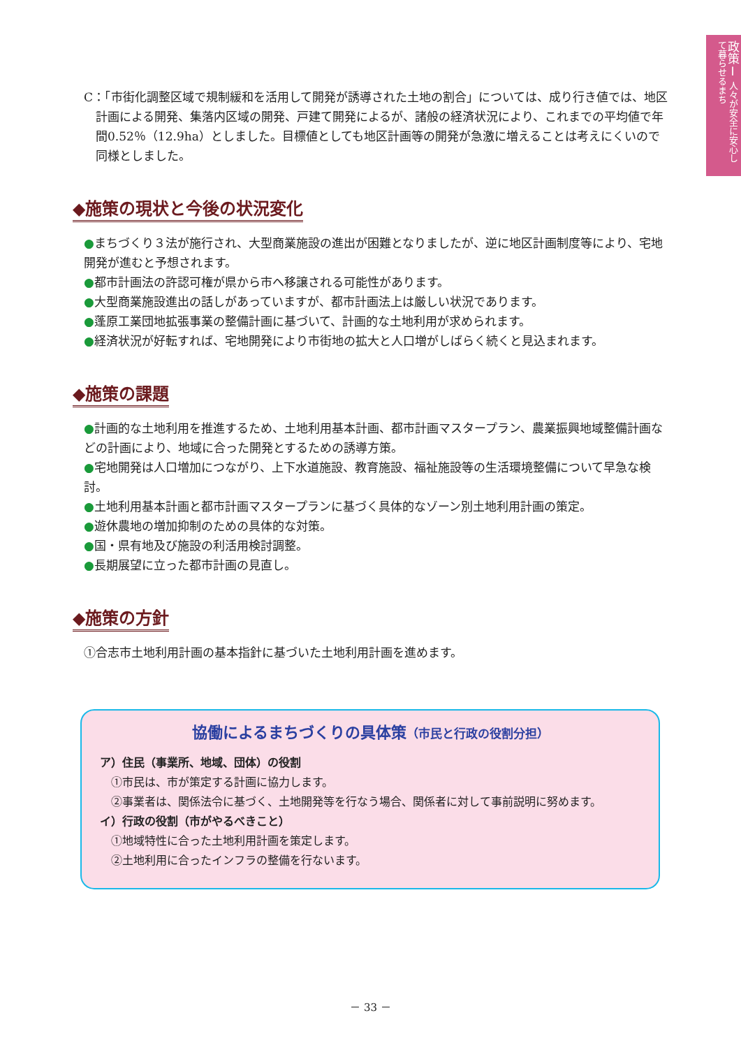政策Ⅰ 人々が安全に安心して暮らせるまち
C：「市街化調整区域で規制緩和を活用して開発が誘導された土地の割合」については、成り行き値では、地区計画による開発、集落内区域の開発、戸建て開発によるが、諸般の経済状況により、これまでの平均値で年間0.52％（12.9ha）としました。目標値としても地区計画等の開発が急激に増えることは考えにくいので同様としました。
◆施策の現状と今後の状況変化
●まちづくり３法が施行され、大型商業施設の進出が困難となりましたが、逆に地区計画制度等により、宅地開発が進むと予想されます。
●都市計画法の許認可権が県から市へ移譲される可能性があります。
●大型商業施設進出の話しがあっていますが、都市計画法上は厳しい状況であります。
●蓬原工業団地拡張事業の整備計画に基づいて、計画的な土地利用が求められます。
●経済状況が好転すれば、宅地開発により市街地の拡大と人口増がしばらく続くと見込まれます。
◆施策の課題
●計画的な土地利用を推進するため、土地利用基本計画、都市計画マスタープラン、農業振興地域整備計画などの計画により、地域に合った開発とするための誘導方策。
●宅地開発は人口増加につながり、上下水道施設、教育施設、福祉施設等の生活環境整備について早急な検討。
●土地利用基本計画と都市計画マスタープランに基づく具体的なゾーン別土地利用計画の策定。
●遊休農地の増加抑制のための具体的な対策。
●国・県有地及び施設の利活用検討調整。
●長期展望に立った都市計画の見直し。
◆施策の方針
①合志市土地利用計画の基本指針に基づいた土地利用計画を進めます。
協働によるまちづくりの具体策（市民と行政の役割分担）
ア）住民（事業所、地域、団体）の役割
①市民は、市が策定する計画に協力します。
②事業者は、関係法令に基づく、土地開発等を行なう場合、関係者に対して事前説明に努めます。
イ）行政の役割（市がやるべきこと）
①地域特性に合った土地利用計画を策定します。
②土地利用に合ったインフラの整備を行ないます。
－ 33 －